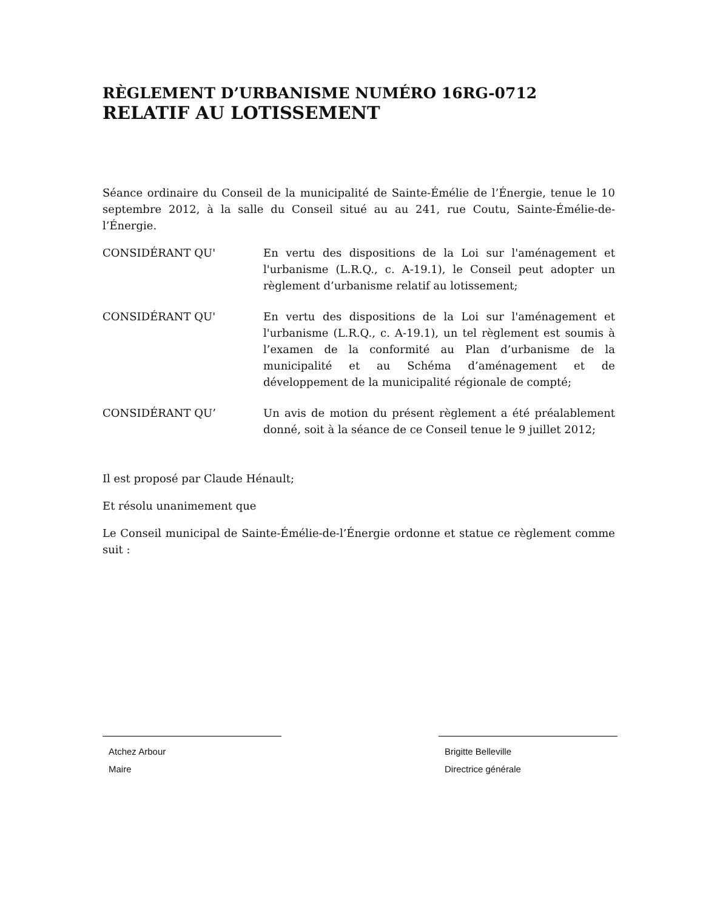RÈGLEMENT D’URBANISME NUMÉRO 16RG-0712
RELATIF AU LOTISSEMENT
Séance ordinaire du Conseil de la municipalité de Sainte-Émélie de l’Énergie, tenue le 10 septembre 2012, à la salle du Conseil situé au au 241, rue Coutu, Sainte-Émélie-de-l’Énergie.
CONSIDÉRANT QU' En vertu des dispositions de la Loi sur l'aménagement et l'urbanisme (L.R.Q., c. A-19.1), le Conseil peut adopter un règlement d’urbanisme relatif au lotissement;
CONSIDÉRANT QU' En vertu des dispositions de la Loi sur l'aménagement et l'urbanisme (L.R.Q., c. A-19.1), un tel règlement est soumis à l’examen de la conformité au Plan d’urbanisme de la municipalité et au Schéma d’aménagement et de développement de la municipalité régionale de compté;
CONSIDÉRANT QU’ Un avis de motion du présent règlement a été préalablement donné, soit à la séance de ce Conseil tenue le 9 juillet 2012;
Il est proposé par Claude Hénault;
Et résolu unanimement que
Le Conseil municipal de Sainte-Émélie-de-l’Énergie ordonne et statue ce règlement comme suit :
Atchez Arbour
Maire
Brigitte Belleville
Directrice générale